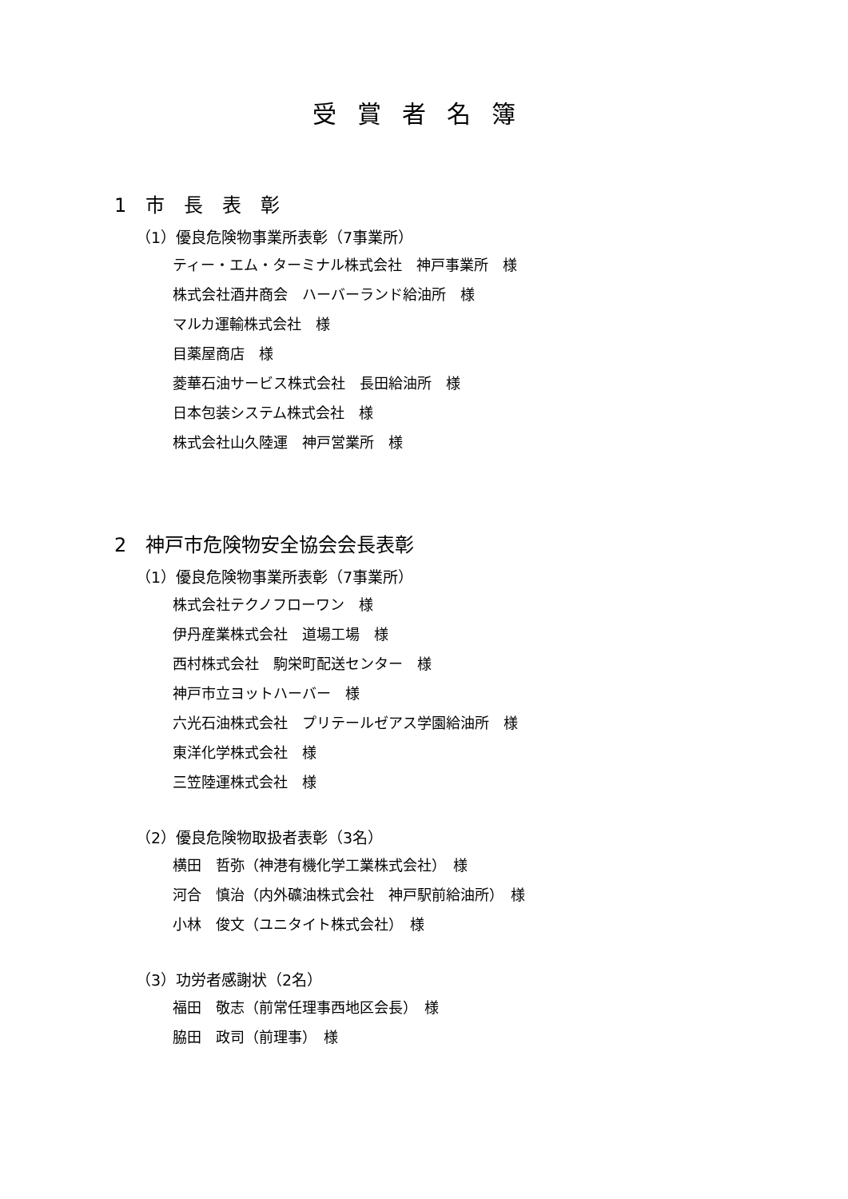受賞者名簿
1　市　長　表　彰
（1）優良危険物事業所表彰（7事業所）
ティー・エム・ターミナル株式会社　神戸事業所　様
株式会社酒井商会　ハーバーランド給油所　様
マルカ運輸株式会社　様
目薬屋商店　様
菱華石油サービス株式会社　長田給油所　様
日本包装システム株式会社　様
株式会社山久陸運　神戸営業所　様
2　神戸市危険物安全協会会長表彰
（1）優良危険物事業所表彰（7事業所）
株式会社テクノフローワン　様
伊丹産業株式会社　道場工場　様
西村株式会社　駒栄町配送センター　様
神戸市立ヨットハーバー　様
六光石油株式会社　プリテールゼアス学園給油所　様
東洋化学株式会社　様
三笠陸運株式会社　様
（2）優良危険物取扱者表彰（3名）
横田　哲弥（神港有機化学工業株式会社）　様
河合　慎治（内外礦油株式会社　神戸駅前給油所）　様
小林　俊文（ユニタイト株式会社）　様
（3）功労者感謝状（2名）
福田　敬志（前常任理事西地区会長）　様
脇田　政司（前理事）　様